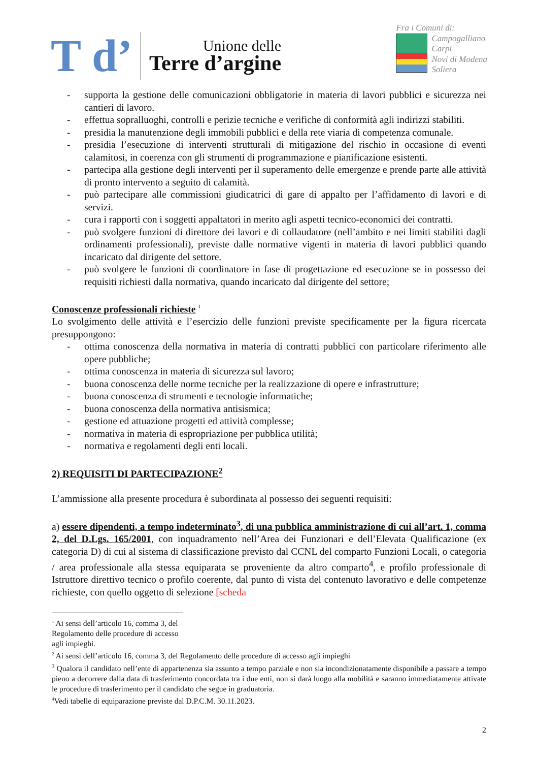T d’
Unione delle
Terre d’argine
Fra i Comuni di:
Campogalliano
Carpi
Novi di Modena
Soliera
- supporta la gestione delle comunicazioni obbligatorie in materia di lavori pubblici e sicurezza nei cantieri di lavoro.
- effettua sopralluoghi, controlli e perizie tecniche e verifiche di conformità agli indirizzi stabiliti.
- presidia la manutenzione degli immobili pubblici e della rete viaria di competenza comunale.
- presidia l’esecuzione di interventi strutturali di mitigazione del rischio in occasione di eventi calamitosi, in coerenza con gli strumenti di programmazione e pianificazione esistenti.
- partecipa alla gestione degli interventi per il superamento delle emergenze e prende parte alle attività di pronto intervento a seguito di calamità.
- può partecipare alle commissioni giudicatrici di gare di appalto per l’affidamento di lavori e di servizi.
- cura i rapporti con i soggetti appaltatori in merito agli aspetti tecnico-economici dei contratti.
- può svolgere funzioni di direttore dei lavori e di collaudatore (nell’ambito e nei limiti stabiliti dagli ordinamenti professionali), previste dalle normative vigenti in materia di lavori pubblici quando incaricato dal dirigente del settore.
- può svolgere le funzioni di coordinatore in fase di progettazione ed esecuzione se in possesso dei requisiti richiesti dalla normativa, quando incaricato dal dirigente del settore;
Conoscenze professionali richieste <sup>1</sup>
Lo svolgimento delle attività e l’esercizio delle funzioni previste specificamente per la figura ricercata presuppongono:
- ottima conoscenza della normativa in materia di contratti pubblici con particolare riferimento alle opere pubbliche;
- ottima conoscenza in materia di sicurezza sul lavoro;
- buona conoscenza delle norme tecniche per la realizzazione di opere e infrastrutture;
- buona conoscenza di strumenti e tecnologie informatiche;
- buona conoscenza della normativa antisismica;
- gestione ed attuazione progetti ed attività complesse;
- normativa in materia di espropriazione per pubblica utilità;
- normativa e regolamenti degli enti locali.
2) REQUISITI DI PARTECIPAZIONE<sup>2</sup>
L’ammissione alla presente procedura è subordinata al possesso dei seguenti requisiti:
a) essere dipendenti, a tempo indeterminato<sup>3</sup>, di una pubblica amministrazione di cui all’art. 1, comma 2, del D.Lgs. 165/2001, con inquadramento nell’Area dei Funzionari e dell’Elevata Qualificazione (ex categoria D) di cui al sistema di classificazione previsto dal CCNL del comparto Funzioni Locali, o categoria / area professionale alla stessa equiparata se proveniente da altro comparto<sup>4</sup>, e profilo professionale di Istruttore direttivo tecnico o profilo coerente, dal punto di vista del contenuto lavorativo e delle competenze richieste, con quello oggetto di selezione [scheda
<sup>1</sup> Ai sensi dell’articolo 16, comma 3, del Regolamento delle procedure di accesso agli impieghi.
<sup>2</sup> Ai sensi dell’articolo 16, comma 3, del Regolamento delle procedure di accesso agli impieghi
<sup>3</sup> Qualora il candidato nell’ente di appartenenza sia assunto a tempo parziale e non sia incondizionatamente disponibile a passare a tempo pieno a decorrere dalla data di trasferimento concordata tra i due enti, non si darà luogo alla mobilità e saranno immediatamente attivate le procedure di trasferimento per il candidato che segue in graduatoria.
<sup>4</sup> Vedi tabelle di equiparazione previste dal D.P.C.M. 30.11.2023.
2